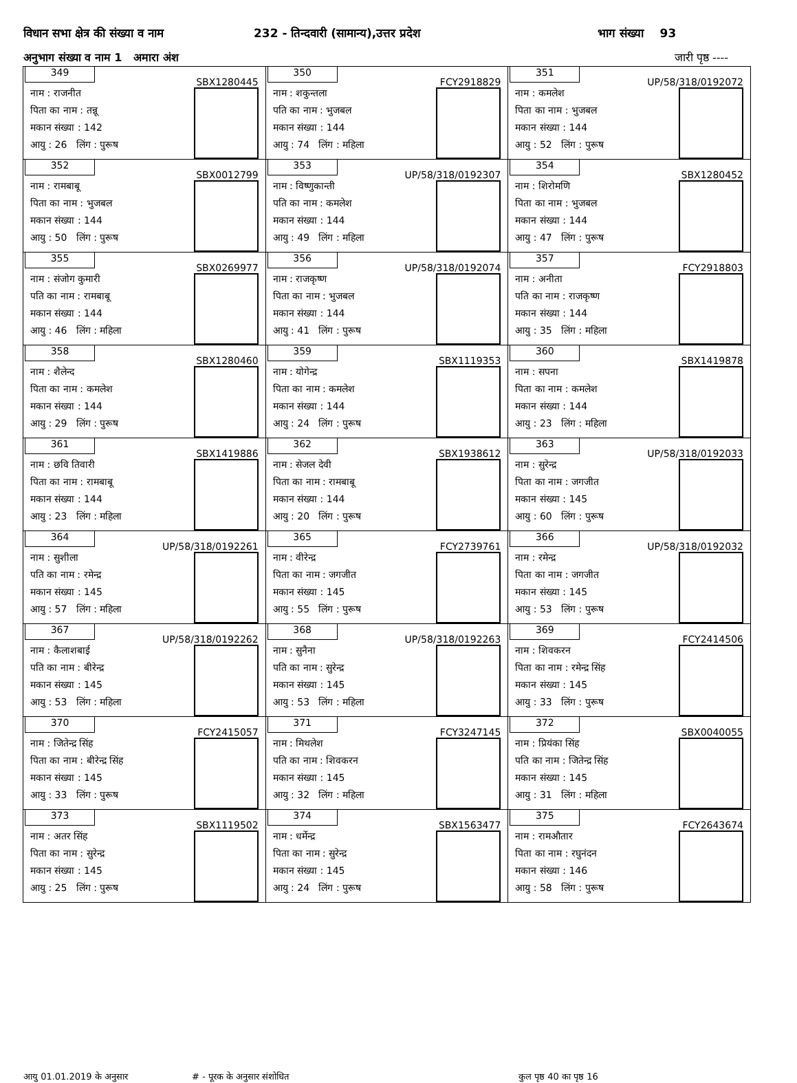विधान सभा क्षेत्र की संख्या व नाम 232 - तिन्दवारी (सामान्य),उत्तर प्रदेश भाग संख्या 93
अनुभाग संख्या व नाम 1 अमारा अंश जारी पृष्ठ ----
| 349 SBX1280445 नाम : राजनीत पिता का नाम : तन्नू मकान संख्या : 142 आयु : 26 लिंग : पुरूष | 350 FCY2918829 नाम : शकुन्तला पति का नाम : भुजबल मकान संख्या : 144 आयु : 74 लिंग : महिला | 351 UP/58/318/0192072 नाम : कमलेश पिता का नाम : भुजबल मकान संख्या : 144 आयु : 52 लिंग : पुरूष |
| 352 SBX0012799 नाम : रामबाबू पिता का नाम : भुजबल मकान संख्या : 144 आयु : 50 लिंग : पुरूष | 353 UP/58/318/0192307 नाम : विष्णुकान्ती पति का नाम : कमलेश मकान संख्या : 144 आयु : 49 लिंग : महिला | 354 SBX1280452 नाम : शिरोमणि पिता का नाम : भुजबल मकान संख्या : 144 आयु : 47 लिंग : पुरूष |
| 355 SBX0269977 नाम : संजोग कुमारी पति का नाम : रामबाबू मकान संख्या : 144 आयु : 46 लिंग : महिला | 356 UP/58/318/0192074 नाम : राजकृष्ण पिता का नाम : भुजबल मकान संख्या : 144 आयु : 41 लिंग : पुरूष | 357 FCY2918803 नाम : अनीता पति का नाम : राजकृष्ण मकान संख्या : 144 आयु : 35 लिंग : महिला |
| 358 SBX1280460 नाम : शैलेन्द पिता का नाम : कमलेश मकान संख्या : 144 आयु : 29 लिंग : पुरूष | 359 SBX1119353 नाम : योगेन्द्र पिता का नाम : कमलेश मकान संख्या : 144 आयु : 24 लिंग : पुरूष | 360 SBX1419878 नाम : सपना पिता का नाम : कमलेश मकान संख्या : 144 आयु : 23 लिंग : महिला |
| 361 SBX1419886 नाम : छवि तिवारी पिता का नाम : रामबाबू मकान संख्या : 144 आयु : 23 लिंग : महिला | 362 SBX1938612 नाम : सेजल देवी पिता का नाम : रामबाबू मकान संख्या : 144 आयु : 20 लिंग : पुरूष | 363 UP/58/318/0192033 नाम : सुरेन्द्र पिता का नाम : जगजीत मकान संख्या : 145 आयु : 60 लिंग : पुरूष |
| 364 UP/58/318/0192261 नाम : सुशीला पति का नाम : रमेन्द्र मकान संख्या : 145 आयु : 57 लिंग : महिला | 365 FCY2739761 नाम : वीरेन्द्र पिता का नाम : जगजीत मकान संख्या : 145 आयु : 55 लिंग : पुरूष | 366 UP/58/318/0192032 नाम : रमेन्द्र पिता का नाम : जगजीत मकान संख्या : 145 आयु : 53 लिंग : पुरूष |
| 367 UP/58/318/0192262 नाम : कैलाशबाई पति का नाम : बीरेन्द्र मकान संख्या : 145 आयु : 53 लिंग : महिला | 368 UP/58/318/0192263 नाम : सुनैना पति का नाम : सुरेन्द्र मकान संख्या : 145 आयु : 53 लिंग : महिला | 369 FCY2414506 नाम : शिवकरन पिता का नाम : रमेन्द्र सिंह मकान संख्या : 145 आयु : 33 लिंग : पुरूष |
| 370 FCY2415057 नाम : जितेन्द्र सिंह पिता का नाम : बीरेन्द्र सिंह मकान संख्या : 145 आयु : 33 लिंग : पुरूष | 371 FCY3247145 नाम : मिथलेश पति का नाम : शिवकरन मकान संख्या : 145 आयु : 32 लिंग : महिला | 372 SBX0040055 नाम : प्रियंका सिंह पति का नाम : जितेन्द्र सिंह मकान संख्या : 145 आयु : 31 लिंग : महिला |
| 373 SBX1119502 नाम : अतर सिंह पिता का नाम : सुरेन्द्र मकान संख्या : 145 आयु : 25 लिंग : पुरूष | 374 SBX1563477 नाम : धर्मेन्द्र पिता का नाम : सुरेन्द्र मकान संख्या : 145 आयु : 24 लिंग : पुरूष | 375 FCY2643674 नाम : रामऔतार पिता का नाम : रघुनंदन मकान संख्या : 146 आयु : 58 लिंग : पुरूष |
आयु 01.01.2019 के अनुसार # - पूरक के अनुसार संशोधित कुल पृष्ठ 40 का पृष्ठ 16